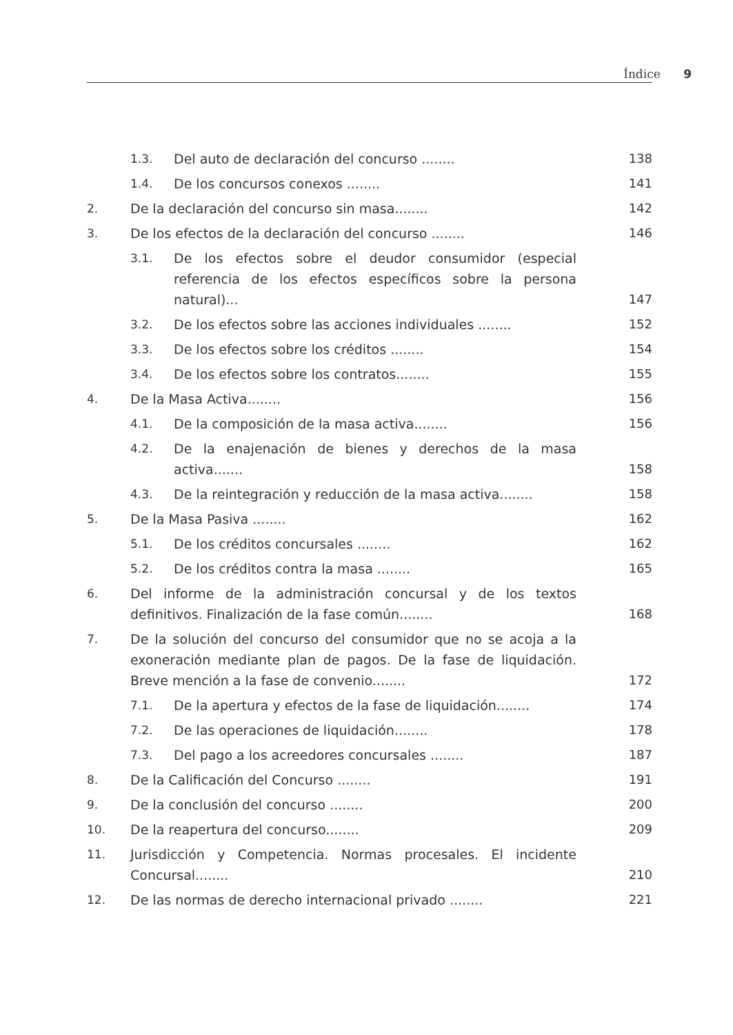Índice 9
1.3. Del auto de declaración del concurso ........ 138
1.4. De los concursos conexos ........ 141
2. De la declaración del concurso sin masa........ 142
3. De los efectos de la declaración del concurso ........ 146
3.1. De los efectos sobre el deudor consumidor (especial referencia de los efectos específicos sobre la persona natural)... 147
3.2. De los efectos sobre las acciones individuales ........ 152
3.3. De los efectos sobre los créditos ........ 154
3.4. De los efectos sobre los contratos........ 155
4. De la Masa Activa........ 156
4.1. De la composición de la masa activa........ 156
4.2. De la enajenación de bienes y derechos de la masa activa....... 158
4.3. De la reintegración y reducción de la masa activa........ 158
5. De la Masa Pasiva ........ 162
5.1. De los créditos concursales ........ 162
5.2. De los créditos contra la masa ........ 165
6. Del informe de la administración concursal y de los textos definitivos. Finalización de la fase común........ 168
7. De la solución del concurso del consumidor que no se acoja a la exoneración mediante plan de pagos. De la fase de liquidación. Breve mención a la fase de convenio........ 172
7.1. De la apertura y efectos de la fase de liquidación........ 174
7.2. De las operaciones de liquidación........ 178
7.3. Del pago a los acreedores concursales ........ 187
8. De la Calificación del Concurso ........ 191
9. De la conclusión del concurso ........ 200
10. De la reapertura del concurso........ 209
11. Jurisdicción y Competencia. Normas procesales. El incidente Concursal........ 210
12. De las normas de derecho internacional privado ........ 221